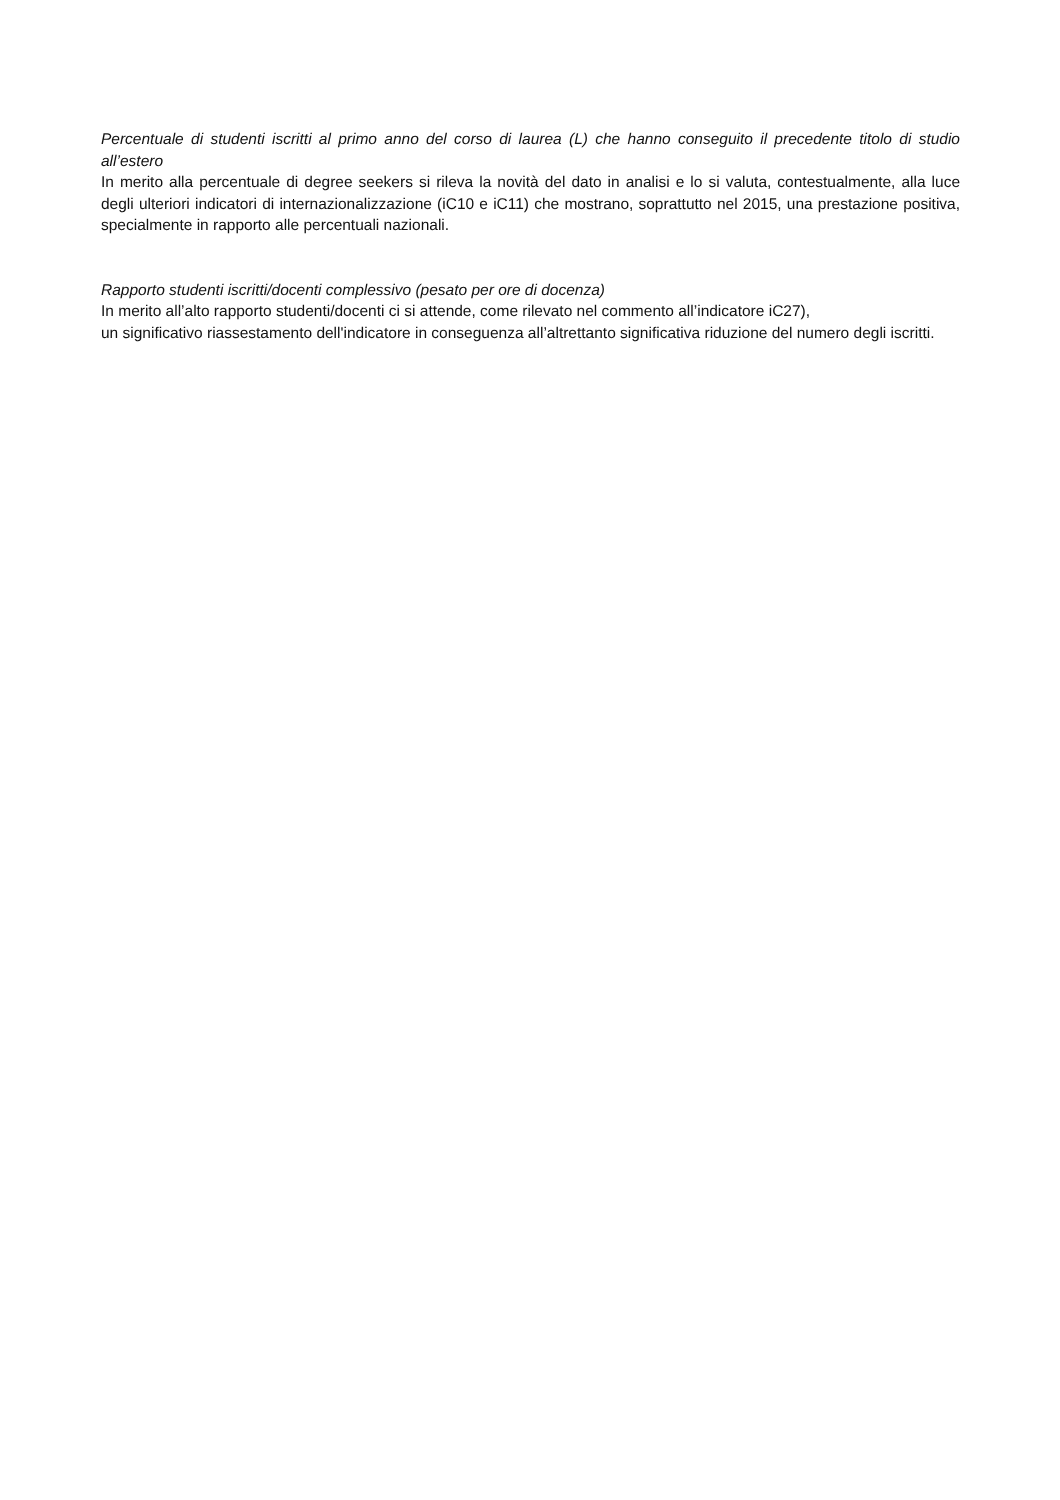Percentuale di studenti iscritti al primo anno del corso di laurea (L) che hanno conseguito il precedente titolo di studio all’estero
In merito alla percentuale di degree seekers si rileva la novità del dato in analisi e lo si valuta, contestualmente, alla luce degli ulteriori indicatori di internazionalizzazione (iC10 e iC11) che mostrano, soprattutto nel 2015, una prestazione positiva, specialmente in rapporto alle percentuali nazionali.
Rapporto studenti iscritti/docenti complessivo (pesato per ore di docenza)
In merito all’alto rapporto studenti/docenti ci si attende, come rilevato nel commento all’indicatore iC27),
un significativo riassestamento dell'indicatore in conseguenza all’altrettanto significativa riduzione del numero degli iscritti.